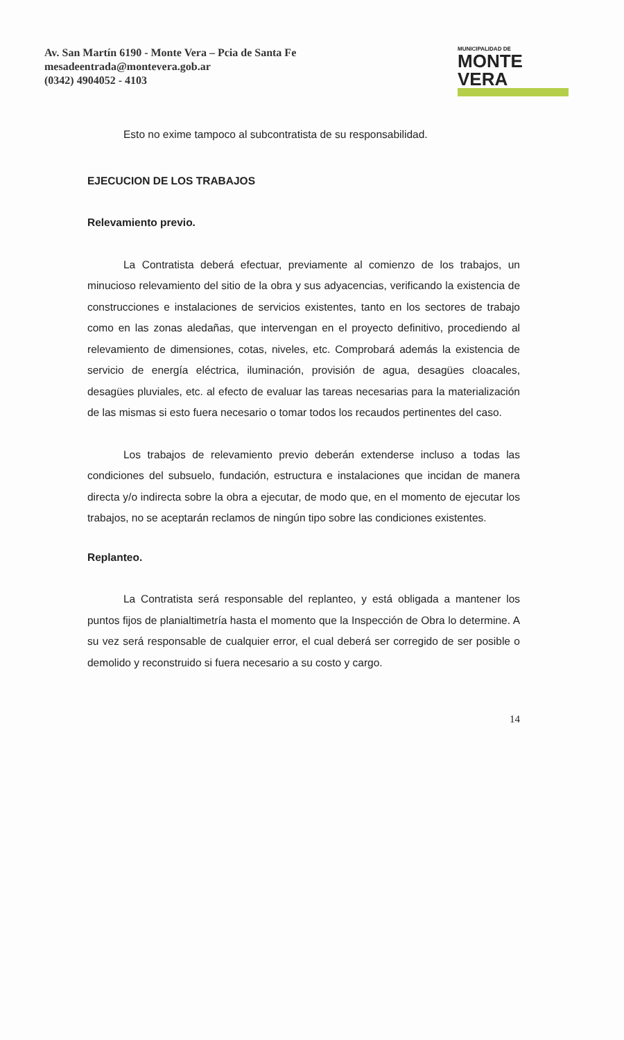Av. San Martín 6190 - Monte Vera – Pcia de Santa Fe
mesadeentrada@montevera.gob.ar
(0342) 4904052 - 4103
MUNICIPALIDAD DE
MONTE VERA
Esto no exime tampoco al subcontratista de su responsabilidad.
EJECUCION DE LOS TRABAJOS
Relevamiento previo.
La Contratista deberá efectuar, previamente al comienzo de los trabajos, un minucioso relevamiento del sitio de la obra y sus adyacencias, verificando la existencia de construcciones e instalaciones de servicios existentes, tanto en los sectores de trabajo como en las zonas aledañas, que intervengan en el proyecto definitivo, procediendo al relevamiento de dimensiones, cotas, niveles, etc. Comprobará además la existencia de servicio de energía eléctrica, iluminación, provisión de agua, desagües cloacales, desagües pluviales, etc. al efecto de evaluar las tareas necesarias para la materialización de las mismas si esto fuera necesario o tomar todos los recaudos pertinentes del caso.
Los trabajos de relevamiento previo deberán extenderse incluso a todas las condiciones del subsuelo, fundación, estructura e instalaciones que incidan de manera directa y/o indirecta sobre la obra a ejecutar, de modo que, en el momento de ejecutar los trabajos, no se aceptarán reclamos de ningún tipo sobre las condiciones existentes.
Replanteo.
La Contratista será responsable del replanteo, y está obligada a mantener los puntos fijos de planialtimetría hasta el momento que la Inspección de Obra lo determine. A su vez será responsable de cualquier error, el cual deberá ser corregido de ser posible o demolido y reconstruido si fuera necesario a su costo y cargo.
14